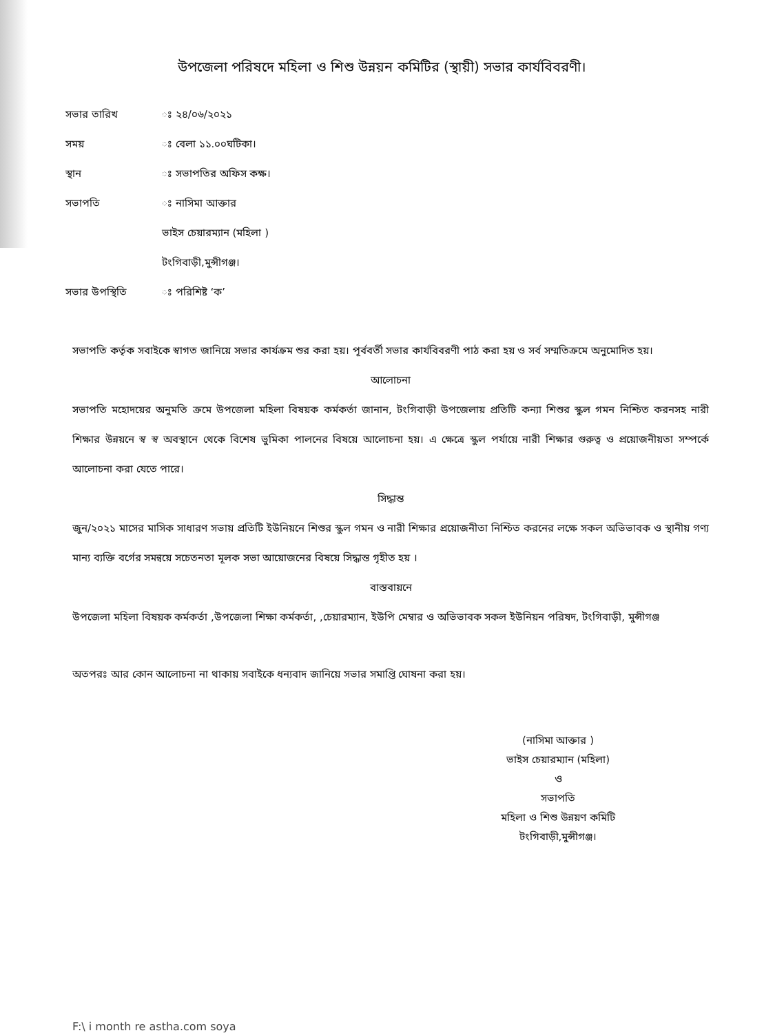উপজেলা পরিষদে মহিলা ও শিশু উন্নয়ন কমিটির (স্থায়ী) সভার কার্যবিবরণী।
সভার তারিখ ঃ ২৪/০৬/২০২১
সময় ঃ বেলা ১১.০০ঘটিকা।
স্থান ঃ সভাপতির অফিস কক্ষ।
সভাপতি ঃ নাসিমা আক্তার
ভাইস চেয়ারম্যান (মহিলা )
টংগিবাড়ী,মুন্সীগঞ্জ।
সভার উপস্থিতি ঃ পরিশিষ্ট ‘ক’
সভাপতি কর্তৃক সবাইকে স্বাগত জানিয়ে সভার কার্যক্রম শুর করা হয়। পূর্ববর্তী সভার কার্যবিবরণী পাঠ করা হয় ও সর্ব সম্মতিক্রমে অনুমোদিত হয়।
আলোচনা
সভাপতি মহোদয়ের অনুমতি ক্রমে উপজেলা মহিলা বিষয়ক কর্মকর্তা জানান, টংগিবাড়ী উপজেলায় প্রতিটি কন্যা শিশুর স্কুল গমন নিশ্চিত করনসহ নারী শিক্ষার উন্নয়নে স্ব স্ব অবস্থানে থেকে বিশেষ ভুমিকা পালনের বিষয়ে আলোচনা হয়। এ ক্ষেত্রে স্কুল পর্যায়ে নারী শিক্ষার গুরুত্ব ও প্রয়োজনীয়তা সম্পর্কে আলোচনা করা যেতে পারে।
সিদ্ধান্ত
জুন/২০২১ মাসের মাসিক সাধারণ সভায় প্রতিটি ইউনিয়নে শিশুর স্কুল গমন ও নারী শিক্ষার প্রয়োজনীতা নিশ্চিত করনের লক্ষে সকল অভিভাবক ও স্থানীয় গণ্য মান্য ব্যক্তি বর্গের সমন্বয়ে সচেতনতা মূলক সভা আয়োজনের বিষয়ে সিদ্ধান্ত গৃহীত হয় ।
বাস্তবায়নে
উপজেলা মহিলা বিষয়ক কর্মকর্তা ,উপজেলা শিক্ষা কর্মকর্তা, ,চেয়ারম্যান, ইউপি মেম্বার ও অভিভাবক সকল ইউনিয়ন পরিষদ, টংগিবাড়ী, মুন্সীগঞ্জ
অতপরঃ আর কোন আলোচনা না থাকায় সবাইকে ধন্যবাদ জানিয়ে সভার সমাপ্তি ঘোষনা করা হয়।
(নাসিমা আক্তার )
ভাইস চেয়ারম্যান (মহিলা)
ও
সভাপতি
মহিলা ও শিশু উন্নয়ণ কমিটি
টংগিবাড়ী,মুন্সীগঞ্জ।
F:\ i month re astha.com soya